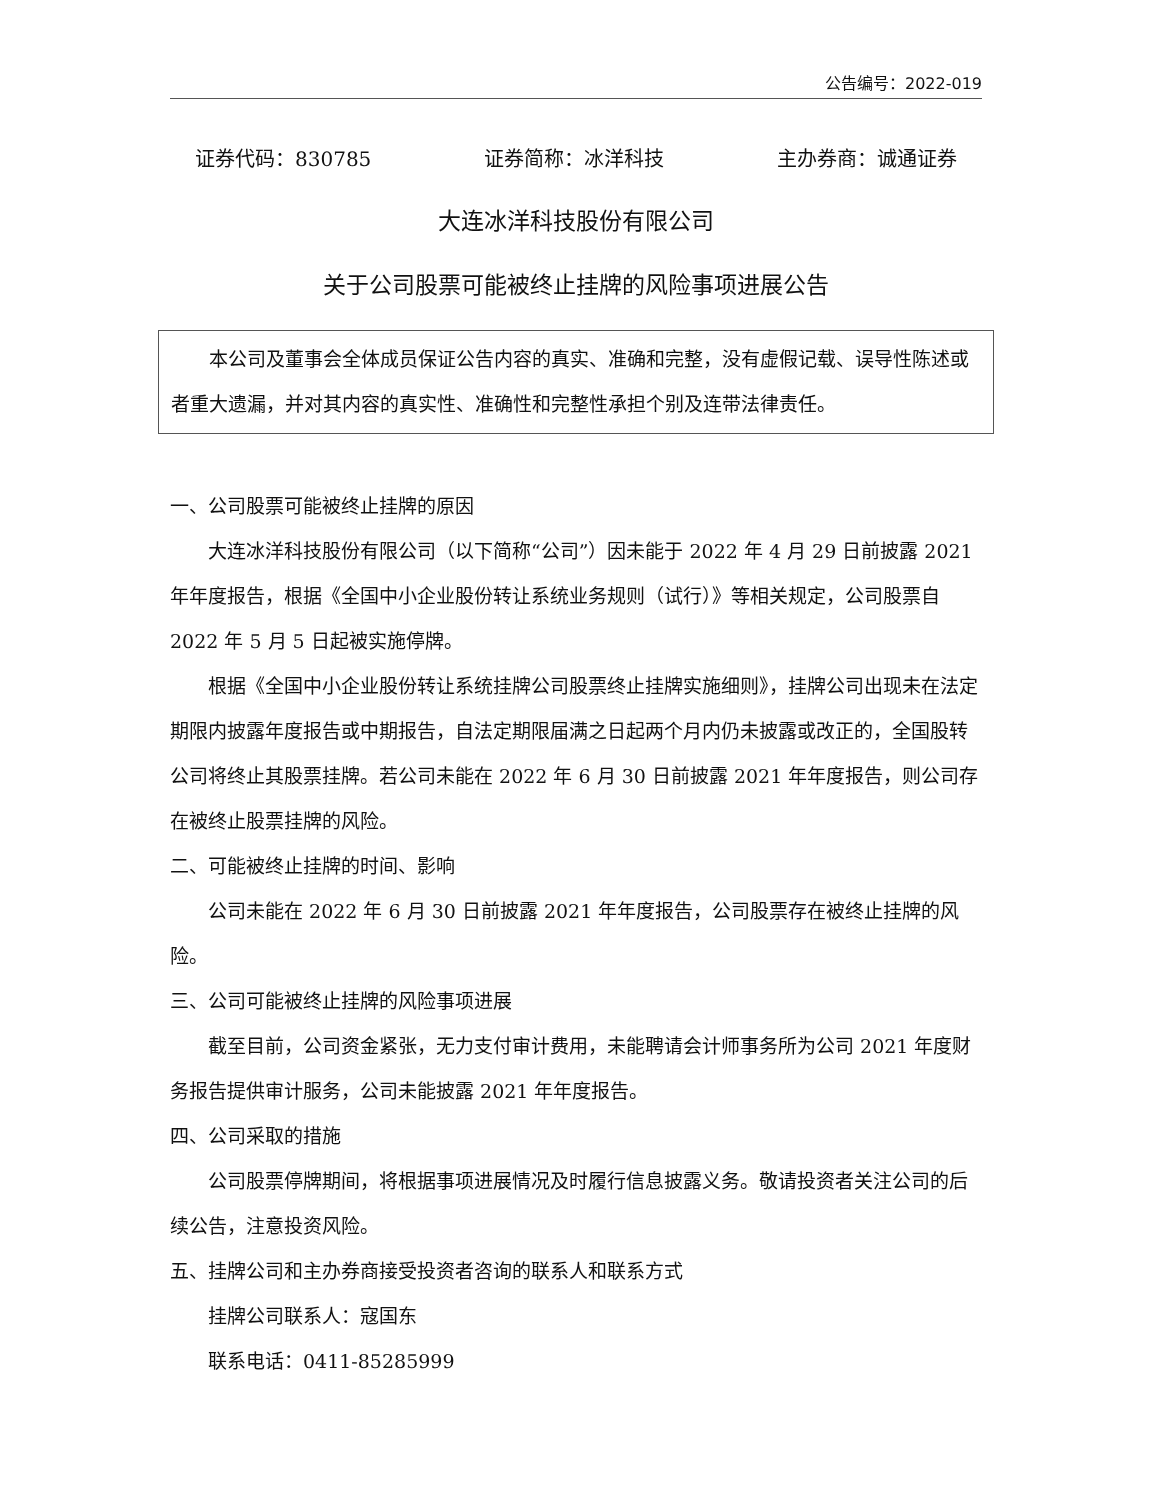公告编号：2022-019
证券代码：830785 证券简称：冰洋科技 主办券商：诚通证券
大连冰洋科技股份有限公司
关于公司股票可能被终止挂牌的风险事项进展公告
本公司及董事会全体成员保证公告内容的真实、准确和完整，没有虚假记载、误导性陈述或者重大遗漏，并对其内容的真实性、准确性和完整性承担个别及连带法律责任。
一、公司股票可能被终止挂牌的原因
大连冰洋科技股份有限公司（以下简称“公司”）因未能于 2022 年 4 月 29 日前披露 2021 年年度报告，根据《全国中小企业股份转让系统业务规则（试行）》等相关规定，公司股票自 2022 年 5 月 5 日起被实施停牌。
根据《全国中小企业股份转让系统挂牌公司股票终止挂牌实施细则》，挂牌公司出现未在法定期限内披露年度报告或中期报告，自法定期限届满之日起两个月内仍未披露或改正的，全国股转公司将终止其股票挂牌。若公司未能在 2022 年 6 月 30 日前披露 2021 年年度报告，则公司存在被终止股票挂牌的风险。
二、可能被终止挂牌的时间、影响
公司未能在 2022 年 6 月 30 日前披露 2021 年年度报告，公司股票存在被终止挂牌的风险。
三、公司可能被终止挂牌的风险事项进展
截至目前，公司资金紧张，无力支付审计费用，未能聘请会计师事务所为公司 2021 年度财务报告提供审计服务，公司未能披露 2021 年年度报告。
四、公司采取的措施
公司股票停牌期间，将根据事项进展情况及时履行信息披露义务。敬请投资者关注公司的后续公告，注意投资风险。
五、挂牌公司和主办券商接受投资者咨询的联系人和联系方式
挂牌公司联系人：寇国东
联系电话：0411-85285999